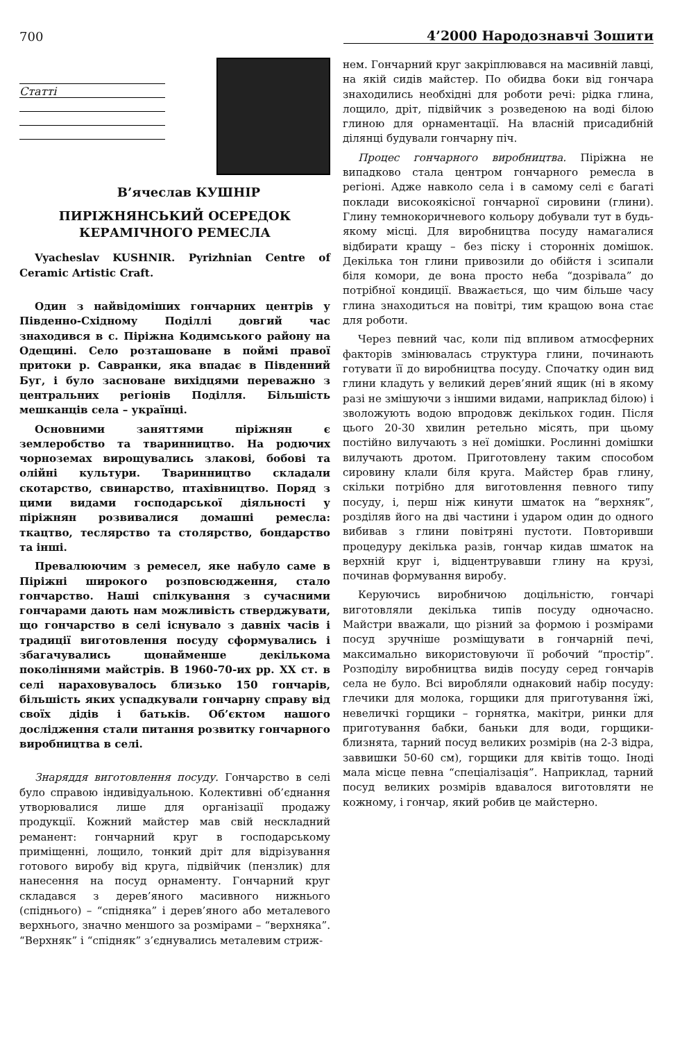700 4’2000 Народознавчі Зошити
Статті
В’ячеслав КУШНІР
ПИРІЖНЯНСЬКИЙ ОСЕРЕДОК
КЕРАМІЧНОГО РЕМЕСЛА
Vyacheslav KUSHNIR. Pyrizhnian Centre of Ceramic Artistic Craft.
Один з найвідоміших гончарних центрів у Південно-Східному Поділлі довгий час знаходився в с. Піріжна Кодимського району на Одещині. Село розташоване в поймі правої притоки р. Савранки, яка впадає в Південний Буг, і було засноване вихідцями переважно з центральних регіонів Поділля. Більшість мешканців села – українці.
Основними заняттями піріжнян є землеробство та тваринництво. На родючих чорноземах вирощувались злакові, бобові та олійні культури. Тваринництво складали скотарство, свинарство, птахівництво. Поряд з цими видами господарської діяльності у піріжнян розвивалися домашні ремесла: ткацтво, теслярство та столярство, бондарство та інші.
Превалюючим з ремесел, яке набуло саме в Піріжні широкого розповсюдження, стало гончарство. Наші спілкування з сучасними гончарами дають нам можливість стверджувати, що гончарство в селі існувало з давніх часів і традиції виготовлення посуду сформувались і збагачувались щонайменше декількома поколіннями майстрів. В 1960-70-их рр. XX ст. в селі нараховувалось близько 150 гончарів, більшість яких успадкували гончарну справу від своїх дідів і батьків. Об’єктом нашого дослідження стали питання розвитку гончарного виробництва в селі.
Знаряддя виготовлення посуду. Гончарство в селі було справою індивідуальною. Колективні об’єднання утворювалися лише для організації продажу продукції. Кожний майстер мав свій нескладний реманент: гончарний круг в господарському приміщенні, лощило, тонкий дріт для відрізування готового виробу від круга, підвійчик (пензлик) для нанесення на посуд орнаменту. Гончарний круг складався з дерев’яного масивного нижнього (спіднього) – “спідняка” і дерев’яного або металевого верхнього, значно меншого за розмірами – “верхняка”. “Верхняк” і “спідняк” з’єднувались металевим стриж-
нем. Гончарний круг закріплювався на масивній лавці, на якій сидів майстер. По обидва боки від гончара знаходились необхідні для роботи речі: рідка глина, лощило, дріт, підвійчик з розведеною на воді білою глиною для орнаментації. На власній присадибній ділянці будували гончарну піч.
Процес гончарного виробництва. Піріжна не випадково стала центром гончарного ремесла в регіоні. Адже навколо села і в самому селі є багаті поклади високоякісної гончарної сировини (глини). Глину темнокоричневого кольору добували тут в будь-якому місці. Для виробництва посуду намагалися відбирати кращу – без піску і сторонніх домішок. Декілька тон глини привозили до обійстя і зсипали біля комори, де вона просто неба “дозрівала” до потрібної кондиції. Вважається, що чим більше часу глина знаходиться на повітрі, тим кращою вона стає для роботи.
Через певний час, коли під впливом атмосферних факторів змінювалась структура глини, починають готувати її до виробництва посуду. Спочатку один вид глини кладуть у великий дерев’яний ящик (ні в якому разі не змішуючи з іншими видами, наприклад білою) і зволожують водою впродовж декількох годин. Після цього 20-30 хвилин ретельно місять, при цьому постійно вилучають з неї домішки. Рослинні домішки вилучають дротом. Приготовлену таким способом сировину клали біля круга. Майстер брав глину, скільки потрібно для виготовлення певного типу посуду, і, перш ніж кинути шматок на “верхняк”, розділяв його на дві частини і ударом один до одного вибивав з глини повітряні пустоти. Повторивши процедуру декілька разів, гончар кидав шматок на верхній круг і, відцентрувавши глину на крузі, починав формування виробу.
Керуючись виробничою доцільністю, гончарі виготовляли декілька типів посуду одночасно. Майстри вважали, що різний за формою і розмірами посуд зручніше розміщувати в гончарній печі, максимально використовуючи її робочий “простір”. Розподілу виробництва видів посуду серед гончарів села не було. Всі виробляли однаковий набір посуду: глечики для молока, горщики для приготування їжі, невеличкі горщики – горнятка, макітри, ринки для приготування бабки, баньки для води, горщики-близнята, тарний посуд великих розмірів (на 2-3 відра, заввишки 50-60 см), горщики для квітів тощо. Іноді мала місце певна “спеціалізація”. Наприклад, тарний посуд великих розмірів вдавалося виготовляти не кожному, і гончар, який робив це майстерно.